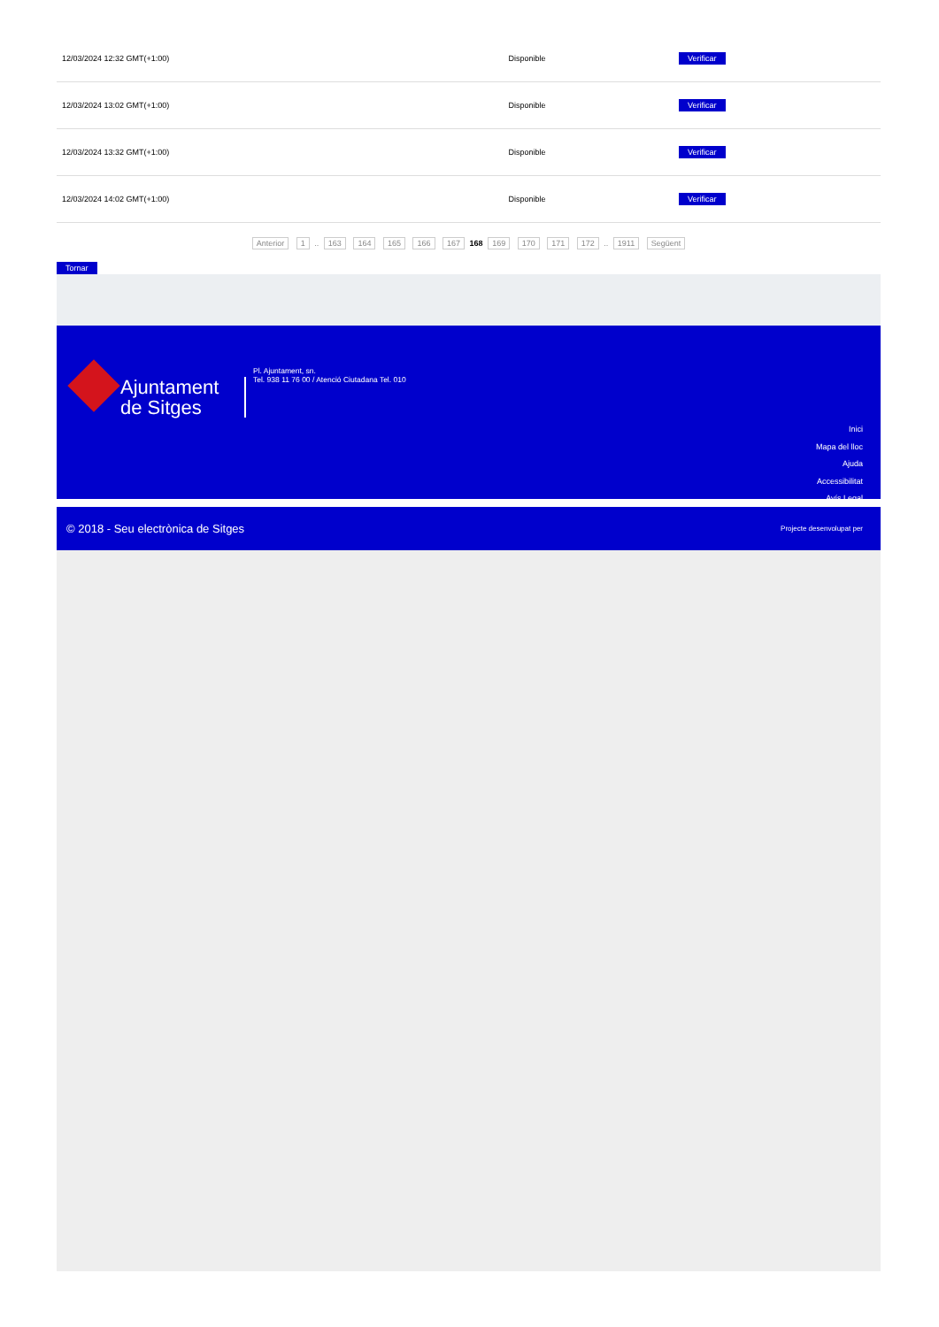| 12/03/2024 12:32 GMT(+1:00) | Disponible | Verificar |
| 12/03/2024 13:02 GMT(+1:00) | Disponible | Verificar |
| 12/03/2024 13:32 GMT(+1:00) | Disponible | Verificar |
| 12/03/2024 14:02 GMT(+1:00) | Disponible | Verificar |
Anterior 1 .. 163 164 165 166 167 168 169 170 171 172 .. 1911 Següent
Tornar
Ajuntament de Sitges
Pl. Ajuntament, sn.
Tel. 938 11 76 00 / Atenció Ciutadana Tel. 010
Inici
Mapa del lloc
Ajuda
Accessibilitat
Avís Legal
© 2018 - Seu electrònica de Sitges Projecte desenvolupat per